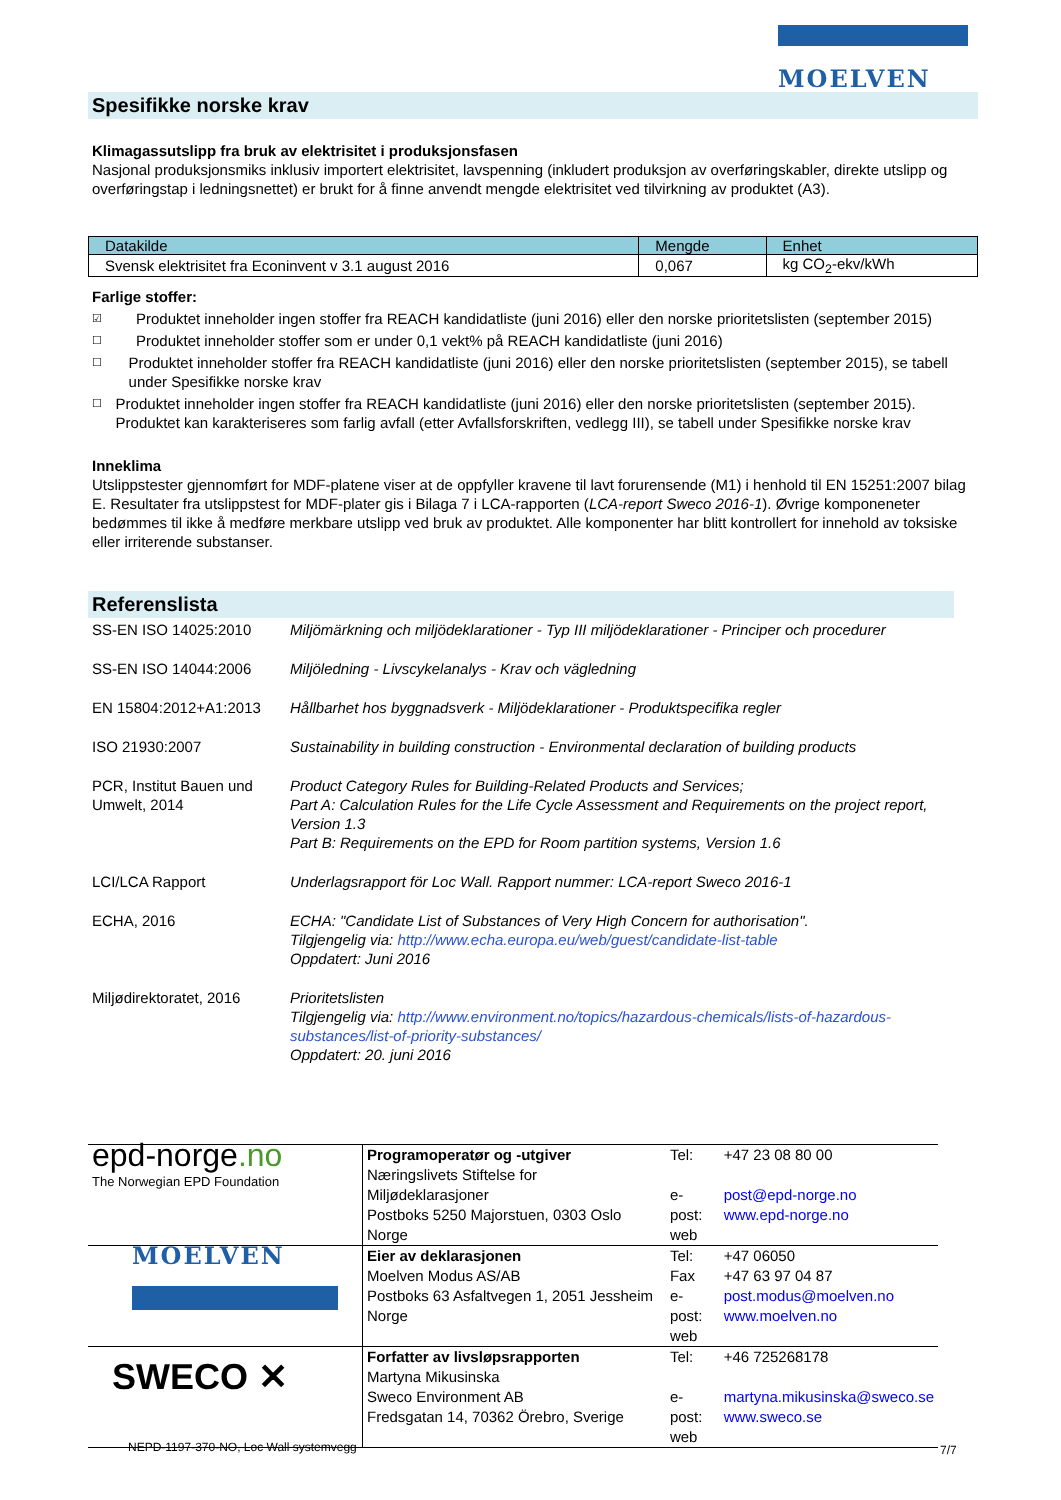MOELVEN
Spesifikke norske krav
Klimagassutslipp fra bruk av elektrisitet i produksjonsfasen
Nasjonal produksjonsmiks inklusiv importert elektrisitet, lavspenning (inkludert produksjon av overføringskabler, direkte utslipp og overføringstap i ledningsnettet) er brukt for å finne anvendt mengde elektrisitet ved tilvirkning av produktet (A3).
| Datakilde | Mengde | Enhet |
| --- | --- | --- |
| Svensk elektrisitet fra Econinvent v 3.1 august 2016 | 0,067 | kg CO<sub>2</sub>-ekv/kWh |
Farlige stoffer:
☑ Produktet inneholder ingen stoffer fra REACH kandidatliste (juni 2016) eller den norske prioritetslisten (september 2015)
☐ Produktet inneholder stoffer som er under 0,1 vekt% på REACH kandidatliste (juni 2016)
☐ Produktet inneholder stoffer fra REACH kandidatliste (juni 2016) eller den norske prioritetslisten (september 2015), se tabell under Spesifikke norske krav
☐ Produktet inneholder ingen stoffer fra REACH kandidatliste (juni 2016) eller den norske prioritetslisten (september 2015). Produktet kan karakteriseres som farlig avfall (etter Avfallsforskriften, vedlegg III), se tabell under Spesifikke norske krav
Inneklima
Utslippstester gjennomført for MDF-platene viser at de oppfyller kravene til lavt forurensende (M1) i henhold til EN 15251:2007 bilag E. Resultater fra utslippstest for MDF-plater gis i Bilaga 7 i LCA-rapporten (LCA-report Sweco 2016-1). Øvrige komponeneter bedømmes til ikke å medføre merkbare utslipp ved bruk av produktet. Alle komponenter har blitt kontrollert for innehold av toksiske eller irriterende substanser.
Referenslista
| SS-EN ISO 14025:2010 | Miljömärkning och miljödeklarationer - Typ III miljödeklarationer - Principer och procedurer |
| SS-EN ISO 14044:2006 | Miljöledning - Livscykelanalys - Krav och vägledning |
| EN 15804:2012+A1:2013 | Hållbarhet hos byggnadsverk - Miljödeklarationer - Produktspecifika regler |
| ISO 21930:2007 | Sustainability in building construction - Environmental declaration of building products |
| PCR, Institut Bauen und Umwelt, 2014 | Product Category Rules for Building-Related Products and Services; Part A: Calculation Rules for the Life Cycle Assessment and Requirements on the project report, Version 1.3 Part B: Requirements on the EPD for Room partition systems, Version 1.6 |
| LCI/LCA Rapport | Underlagsrapport för Loc Wall. Rapport nummer: LCA-report Sweco 2016-1 |
| ECHA, 2016 | ECHA: "Candidate List of Substances of Very High Concern for authorisation". Tilgjengelig via: http://www.echa.europa.eu/web/guest/candidate-list-table Oppdatert: Juni 2016 |
| Miljødirektoratet, 2016 | Prioritetslisten Tilgjengelig via: http://www.environment.no/topics/hazardous-chemicals/lists-of-hazardous-substances/list-of-priority-substances/ Oppdatert: 20. juni 2016 |
| epd-norge .no The Norwegian EPD Foundation | Programoperatør og -utgiver Næringslivets Stiftelse for Miljødeklarasjoner Postboks 5250 Majorstuen, 0303 Oslo Norge | Tel: e-post: web | +47 23 08 80 00 post@epd-norge.no www.epd-norge.no |
| MOELVEN | Eier av deklarasjonen Moelven Modus AS/AB Postboks 63 Asfaltvegen 1, 2051 Jessheim Norge | Tel: Fax e-post: web | +47 06050 +47 63 97 04 87 post.modus@moelven.no www.moelven.no |
| SWECO ✕ | Forfatter av livsløpsrapporten Martyna Mikusinska Sweco Environment AB Fredsgatan 14, 70362 Örebro, Sverige | Tel: e-post: web | +46 725268178 martyna.mikusinska@sweco.se www.sweco.se |
NEPD-1197-370-NO, Loc Wall systemvegg
7/7